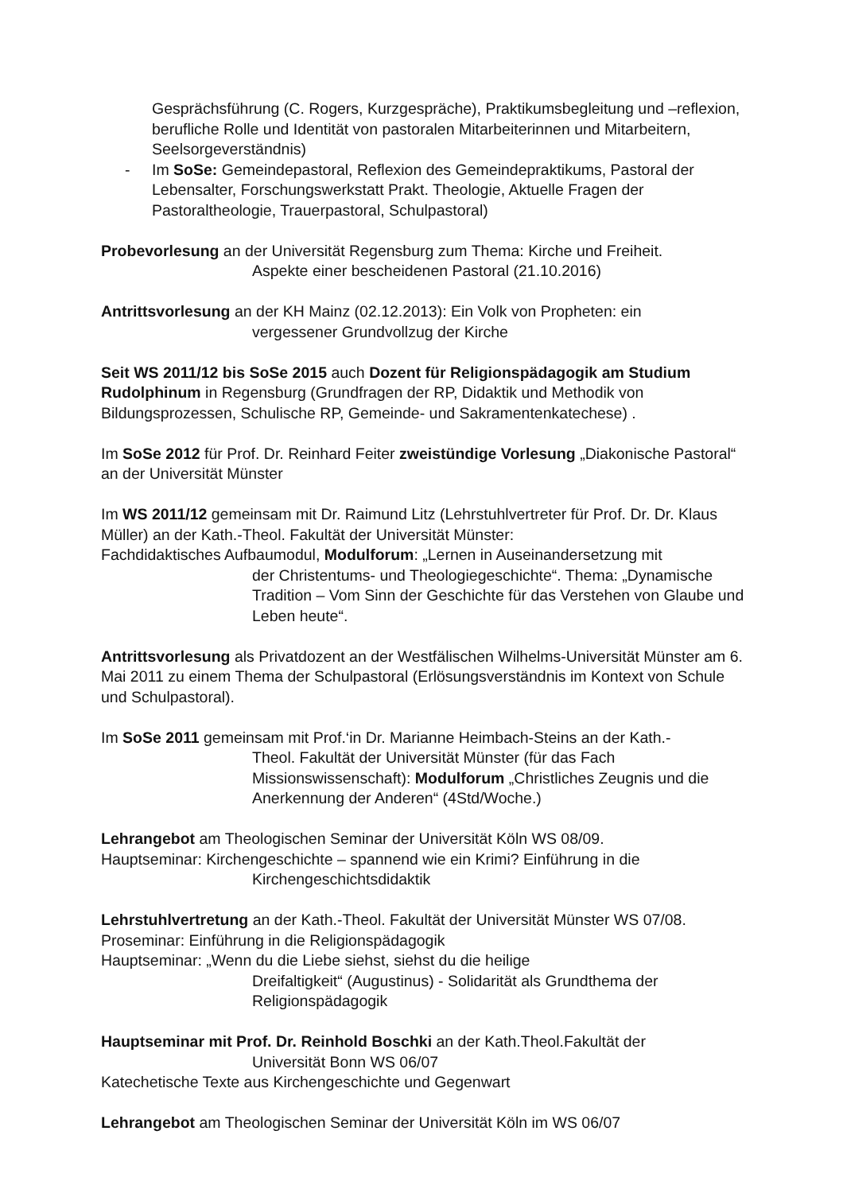Gesprächsführung (C. Rogers, Kurzgespräche), Praktikumsbegleitung und –reflexion, berufliche Rolle und Identität von pastoralen Mitarbeiterinnen und Mitarbeitern, Seelsorgeverständnis)
- Im SoSe: Gemeindepastoral, Reflexion des Gemeindepraktikums, Pastoral der Lebensalter, Forschungswerkstatt Prakt. Theologie, Aktuelle Fragen der Pastoraltheologie, Trauerpastoral, Schulpastoral)
Probevorlesung an der Universität Regensburg zum Thema: Kirche und Freiheit.
Aspekte einer bescheidenen Pastoral (21.10.2016)
Antrittsvorlesung an der KH Mainz (02.12.2013): Ein Volk von Propheten: ein
vergessener Grundvollzug der Kirche
Seit WS 2011/12 bis SoSe 2015 auch Dozent für Religionspädagogik am Studium Rudolphinum in Regensburg (Grundfragen der RP, Didaktik und Methodik von Bildungsprozessen, Schulische RP, Gemeinde- und Sakramentenkatechese) .
Im SoSe 2012 für Prof. Dr. Reinhard Feiter zweistündige Vorlesung „Diakonische Pastoral“ an der Universität Münster
Im WS 2011/12 gemeinsam mit Dr. Raimund Litz (Lehrstuhlvertreter für Prof. Dr. Dr. Klaus Müller) an der Kath.-Theol. Fakultät der Universität Münster:
Fachdidaktisches Aufbaumodul, Modulforum: „Lernen in Auseinandersetzung mit
der Christentums- und Theologiegeschichte“. Thema: „Dynamische Tradition – Vom Sinn der Geschichte für das Verstehen von Glaube und Leben heute“.
Antrittsvorlesung als Privatdozent an der Westfälischen Wilhelms-Universität Münster am 6. Mai 2011 zu einem Thema der Schulpastoral (Erlösungsverständnis im Kontext von Schule und Schulpastoral).
Im SoSe 2011 gemeinsam mit Prof.‘in Dr. Marianne Heimbach-Steins an der Kath.-
Theol. Fakultät der Universität Münster (für das Fach Missionswissenschaft): Modulforum „Christliches Zeugnis und die Anerkennung der Anderen“ (4Std/Woche.)
Lehrangebot am Theologischen Seminar der Universität Köln WS 08/09.
Hauptseminar: Kirchengeschichte – spannend wie ein Krimi? Einführung in die
Kirchengeschichtsdidaktik
Lehrstuhlvertretung an der Kath.-Theol. Fakultät der Universität Münster WS 07/08.
Proseminar: Einführung in die Religionspädagogik
Hauptseminar: „Wenn du die Liebe siehst, siehst du die heilige
Dreifaltigkeit“ (Augustinus) - Solidarität als Grundthema der Religionspädagogik
Hauptseminar mit Prof. Dr. Reinhold Boschki an der Kath.Theol.Fakultät der
Universität Bonn WS 06/07
Katechetische Texte aus Kirchengeschichte und Gegenwart
Lehrangebot am Theologischen Seminar der Universität Köln im WS 06/07